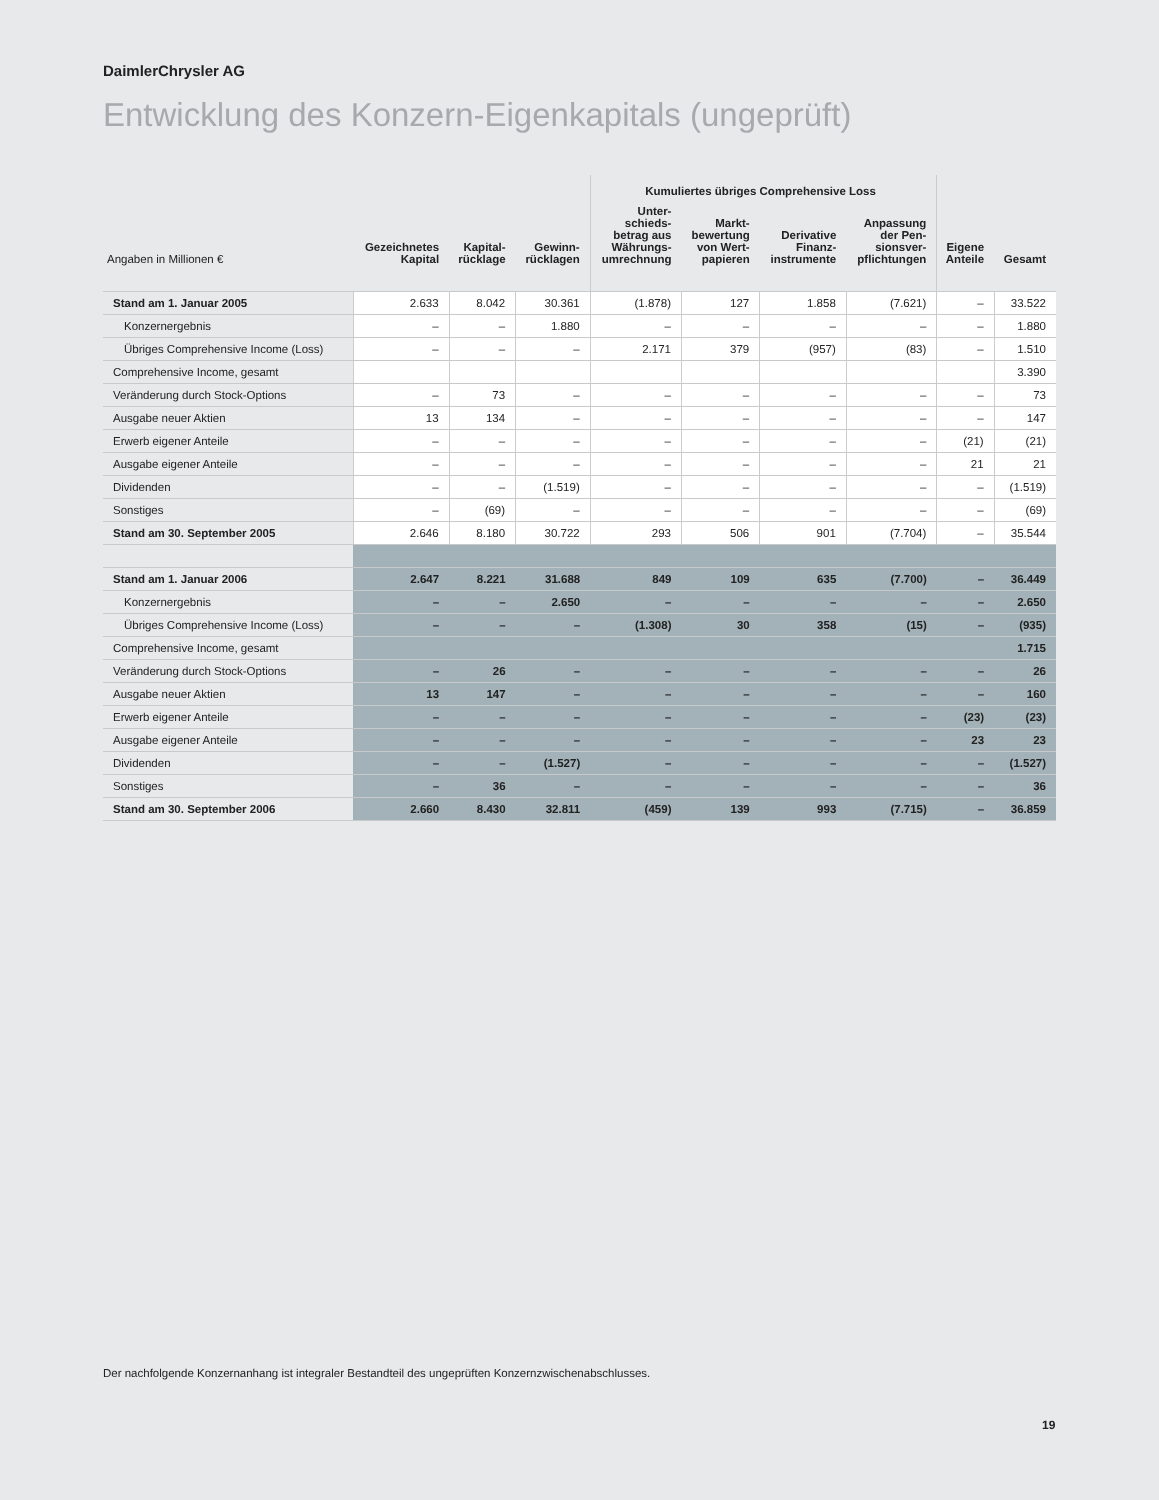DaimlerChrysler AG
Entwicklung des Konzern-Eigenkapitals (ungeprüft)
| | | | | Kumuliertes übriges Comprehensive Loss | | | | | |
| --- | --- | --- | --- | --- | --- | --- | --- | --- | --- |
| Angaben in Millionen € | Gezeichnetes Kapital | Kapital- rücklage | Gewinn- rücklagen | Unter- schieds- betrag aus Währungs- umrechnung | Markt- bewertung von Wert- papieren | Derivative Finanz- instrumente | Anpassung der Pen- sionsver- pflichtungen | Eigene Anteile | Gesamt |
| Stand am 1. Januar 2005 | 2.633 | 8.042 | 30.361 | (1.878) | 127 | 1.858 | (7.621) | – | 33.522 |
| Konzernergebnis | – | – | 1.880 | – | – | – | – | – | 1.880 |
| Übriges Comprehensive Income (Loss) | – | – | – | 2.171 | 379 | (957) | (83) | – | 1.510 |
| Comprehensive Income, gesamt | | | | | | | | | 3.390 |
| Veränderung durch Stock-Options | – | 73 | – | – | – | – | – | – | 73 |
| Ausgabe neuer Aktien | 13 | 134 | – | – | – | – | – | – | 147 |
| Erwerb eigener Anteile | – | – | – | – | – | – | – | (21) | (21) |
| Ausgabe eigener Anteile | – | – | – | – | – | – | – | 21 | 21 |
| Dividenden | – | – | (1.519) | – | – | – | – | – | (1.519) |
| Sonstiges | – | (69) | – | – | – | – | – | – | (69) |
| Stand am 30. September 2005 | 2.646 | 8.180 | 30.722 | 293 | 506 | 901 | (7.704) | – | 35.544 |
| Stand am 1. Januar 2006 | 2.647 | 8.221 | 31.688 | 849 | 109 | 635 | (7.700) | – | 36.449 |
| Konzernergebnis | – | – | 2.650 | – | – | – | – | – | 2.650 |
| Übriges Comprehensive Income (Loss) | – | – | – | (1.308) | 30 | 358 | (15) | – | (935) |
| Comprehensive Income, gesamt | | | | | | | | | 1.715 |
| Veränderung durch Stock-Options | – | 26 | – | – | – | – | – | – | 26 |
| Ausgabe neuer Aktien | 13 | 147 | – | – | – | – | – | – | 160 |
| Erwerb eigener Anteile | – | – | – | – | – | – | – | (23) | (23) |
| Ausgabe eigener Anteile | – | – | – | – | – | – | – | 23 | 23 |
| Dividenden | – | – | (1.527) | – | – | – | – | – | (1.527) |
| Sonstiges | – | 36 | – | – | – | – | – | – | 36 |
| Stand am 30. September 2006 | 2.660 | 8.430 | 32.811 | (459) | 139 | 993 | (7.715) | – | 36.859 |
Der nachfolgende Konzernanhang ist integraler Bestandteil des ungeprüften Konzernzwischenabschlusses.
19